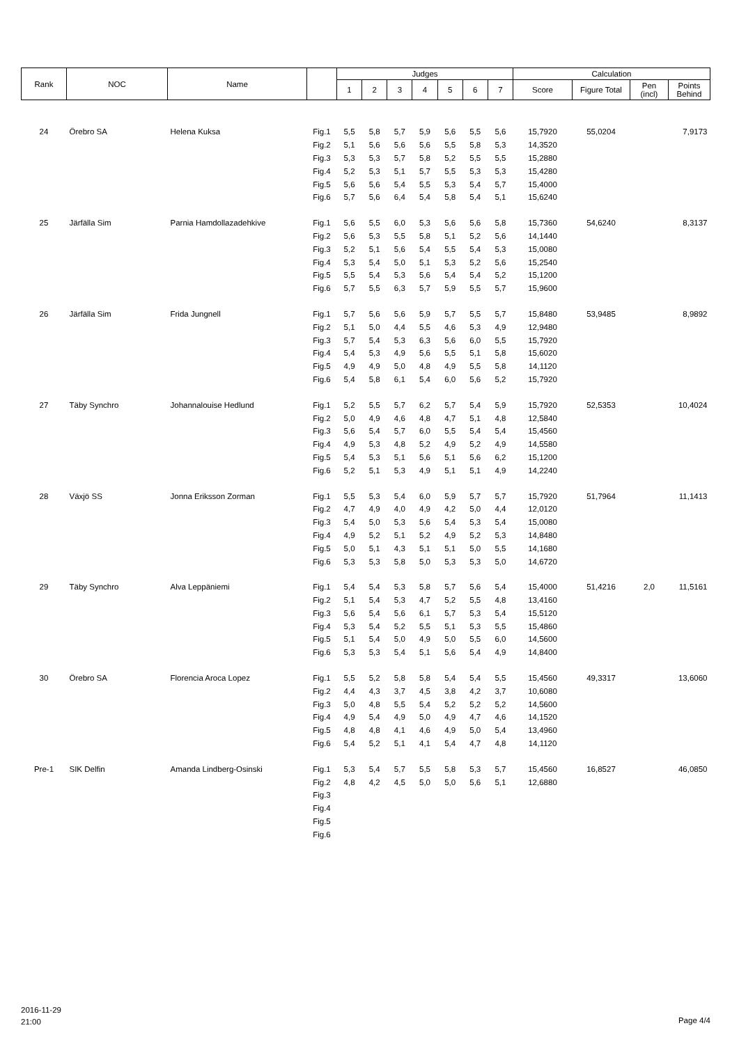| Rank | NOC | Name | | Judges | | | | | | | Calculation | | | |
| --- | --- | --- | --- | --- | --- | --- | --- | --- | --- | --- | --- | --- | --- | --- |
| | | | | 1 | 2 | 3 | 4 | 5 | 6 | 7 | Score | Figure Total | Pen (incl) | Points Behind |
| 24 | Örebro SA | Helena Kuksa | Fig.1 | 5,5 | 5,8 | 5,7 | 5,9 | 5,6 | 5,5 | 5,6 | 15,7920 | 55,0204 | | 7,9173 |
| | | | Fig.2 | 5,1 | 5,6 | 5,6 | 5,6 | 5,5 | 5,8 | 5,3 | 14,3520 | | | |
| | | | Fig.3 | 5,3 | 5,3 | 5,7 | 5,8 | 5,2 | 5,5 | 5,5 | 15,2880 | | | |
| | | | Fig.4 | 5,2 | 5,3 | 5,1 | 5,7 | 5,5 | 5,3 | 5,3 | 15,4280 | | | |
| | | | Fig.5 | 5,6 | 5,6 | 5,4 | 5,5 | 5,3 | 5,4 | 5,7 | 15,4000 | | | |
| | | | Fig.6 | 5,7 | 5,6 | 6,4 | 5,4 | 5,8 | 5,4 | 5,1 | 15,6240 | | | |
| 25 | Järfälla Sim | Parnia Hamdollazadehkive | Fig.1 | 5,6 | 5,5 | 6,0 | 5,3 | 5,6 | 5,6 | 5,8 | 15,7360 | 54,6240 | | 8,3137 |
| | | | Fig.2 | 5,6 | 5,3 | 5,5 | 5,8 | 5,1 | 5,2 | 5,6 | 14,1440 | | | |
| | | | Fig.3 | 5,2 | 5,1 | 5,6 | 5,4 | 5,5 | 5,4 | 5,3 | 15,0080 | | | |
| | | | Fig.4 | 5,3 | 5,4 | 5,0 | 5,1 | 5,3 | 5,2 | 5,6 | 15,2540 | | | |
| | | | Fig.5 | 5,5 | 5,4 | 5,3 | 5,6 | 5,4 | 5,4 | 5,2 | 15,1200 | | | |
| | | | Fig.6 | 5,7 | 5,5 | 6,3 | 5,7 | 5,9 | 5,5 | 5,7 | 15,9600 | | | |
| 26 | Järfälla Sim | Frida Jungnell | Fig.1 | 5,7 | 5,6 | 5,6 | 5,9 | 5,7 | 5,5 | 5,7 | 15,8480 | 53,9485 | | 8,9892 |
| | | | Fig.2 | 5,1 | 5,0 | 4,4 | 5,5 | 4,6 | 5,3 | 4,9 | 12,9480 | | | |
| | | | Fig.3 | 5,7 | 5,4 | 5,3 | 6,3 | 5,6 | 6,0 | 5,5 | 15,7920 | | | |
| | | | Fig.4 | 5,4 | 5,3 | 4,9 | 5,6 | 5,5 | 5,1 | 5,8 | 15,6020 | | | |
| | | | Fig.5 | 4,9 | 4,9 | 5,0 | 4,8 | 4,9 | 5,5 | 5,8 | 14,1120 | | | |
| | | | Fig.6 | 5,4 | 5,8 | 6,1 | 5,4 | 6,0 | 5,6 | 5,2 | 15,7920 | | | |
| 27 | Täby Synchro | Johannalouise Hedlund | Fig.1 | 5,2 | 5,5 | 5,7 | 6,2 | 5,7 | 5,4 | 5,9 | 15,7920 | 52,5353 | | 10,4024 |
| | | | Fig.2 | 5,0 | 4,9 | 4,6 | 4,8 | 4,7 | 5,1 | 4,8 | 12,5840 | | | |
| | | | Fig.3 | 5,6 | 5,4 | 5,7 | 6,0 | 5,5 | 5,4 | 5,4 | 15,4560 | | | |
| | | | Fig.4 | 4,9 | 5,3 | 4,8 | 5,2 | 4,9 | 5,2 | 4,9 | 14,5580 | | | |
| | | | Fig.5 | 5,4 | 5,3 | 5,1 | 5,6 | 5,1 | 5,6 | 6,2 | 15,1200 | | | |
| | | | Fig.6 | 5,2 | 5,1 | 5,3 | 4,9 | 5,1 | 5,1 | 4,9 | 14,2240 | | | |
| 28 | Växjö SS | Jonna Eriksson Zorman | Fig.1 | 5,5 | 5,3 | 5,4 | 6,0 | 5,9 | 5,7 | 5,7 | 15,7920 | 51,7964 | | 11,1413 |
| | | | Fig.2 | 4,7 | 4,9 | 4,0 | 4,9 | 4,2 | 5,0 | 4,4 | 12,0120 | | | |
| | | | Fig.3 | 5,4 | 5,0 | 5,3 | 5,6 | 5,4 | 5,3 | 5,4 | 15,0080 | | | |
| | | | Fig.4 | 4,9 | 5,2 | 5,1 | 5,2 | 4,9 | 5,2 | 5,3 | 14,8480 | | | |
| | | | Fig.5 | 5,0 | 5,1 | 4,3 | 5,1 | 5,1 | 5,0 | 5,5 | 14,1680 | | | |
| | | | Fig.6 | 5,3 | 5,3 | 5,8 | 5,0 | 5,3 | 5,3 | 5,0 | 14,6720 | | | |
| 29 | Täby Synchro | Alva Leppäniemi | Fig.1 | 5,4 | 5,4 | 5,3 | 5,8 | 5,7 | 5,6 | 5,4 | 15,4000 | 51,4216 | 2,0 | 11,5161 |
| | | | Fig.2 | 5,1 | 5,4 | 5,3 | 4,7 | 5,2 | 5,5 | 4,8 | 13,4160 | | | |
| | | | Fig.3 | 5,6 | 5,4 | 5,6 | 6,1 | 5,7 | 5,3 | 5,4 | 15,5120 | | | |
| | | | Fig.4 | 5,3 | 5,4 | 5,2 | 5,5 | 5,1 | 5,3 | 5,5 | 15,4860 | | | |
| | | | Fig.5 | 5,1 | 5,4 | 5,0 | 4,9 | 5,0 | 5,5 | 6,0 | 14,5600 | | | |
| | | | Fig.6 | 5,3 | 5,3 | 5,4 | 5,1 | 5,6 | 5,4 | 4,9 | 14,8400 | | | |
| 30 | Örebro SA | Florencia Aroca Lopez | Fig.1 | 5,5 | 5,2 | 5,8 | 5,8 | 5,4 | 5,4 | 5,5 | 15,4560 | 49,3317 | | 13,6060 |
| | | | Fig.2 | 4,4 | 4,3 | 3,7 | 4,5 | 3,8 | 4,2 | 3,7 | 10,6080 | | | |
| | | | Fig.3 | 5,0 | 4,8 | 5,5 | 5,4 | 5,2 | 5,2 | 5,2 | 14,5600 | | | |
| | | | Fig.4 | 4,9 | 5,4 | 4,9 | 5,0 | 4,9 | 4,7 | 4,6 | 14,1520 | | | |
| | | | Fig.5 | 4,8 | 4,8 | 4,1 | 4,6 | 4,9 | 5,0 | 5,4 | 13,4960 | | | |
| | | | Fig.6 | 5,4 | 5,2 | 5,1 | 4,1 | 5,4 | 4,7 | 4,8 | 14,1120 | | | |
| Pre-1 | SIK Delfin | Amanda Lindberg-Osinski | Fig.1 | 5,3 | 5,4 | 5,7 | 5,5 | 5,8 | 5,3 | 5,7 | 15,4560 | 16,8527 | | 46,0850 |
| | | | Fig.2 | 4,8 | 4,2 | 4,5 | 5,0 | 5,0 | 5,6 | 5,1 | 12,6880 | | | |
| | | | Fig.3 | | | | | | | | | | | |
| | | | Fig.4 | | | | | | | | | | | |
| | | | Fig.5 | | | | | | | | | | | |
| | | | Fig.6 | | | | | | | | | | | |
2016-11-29
21:00
Page 4/4